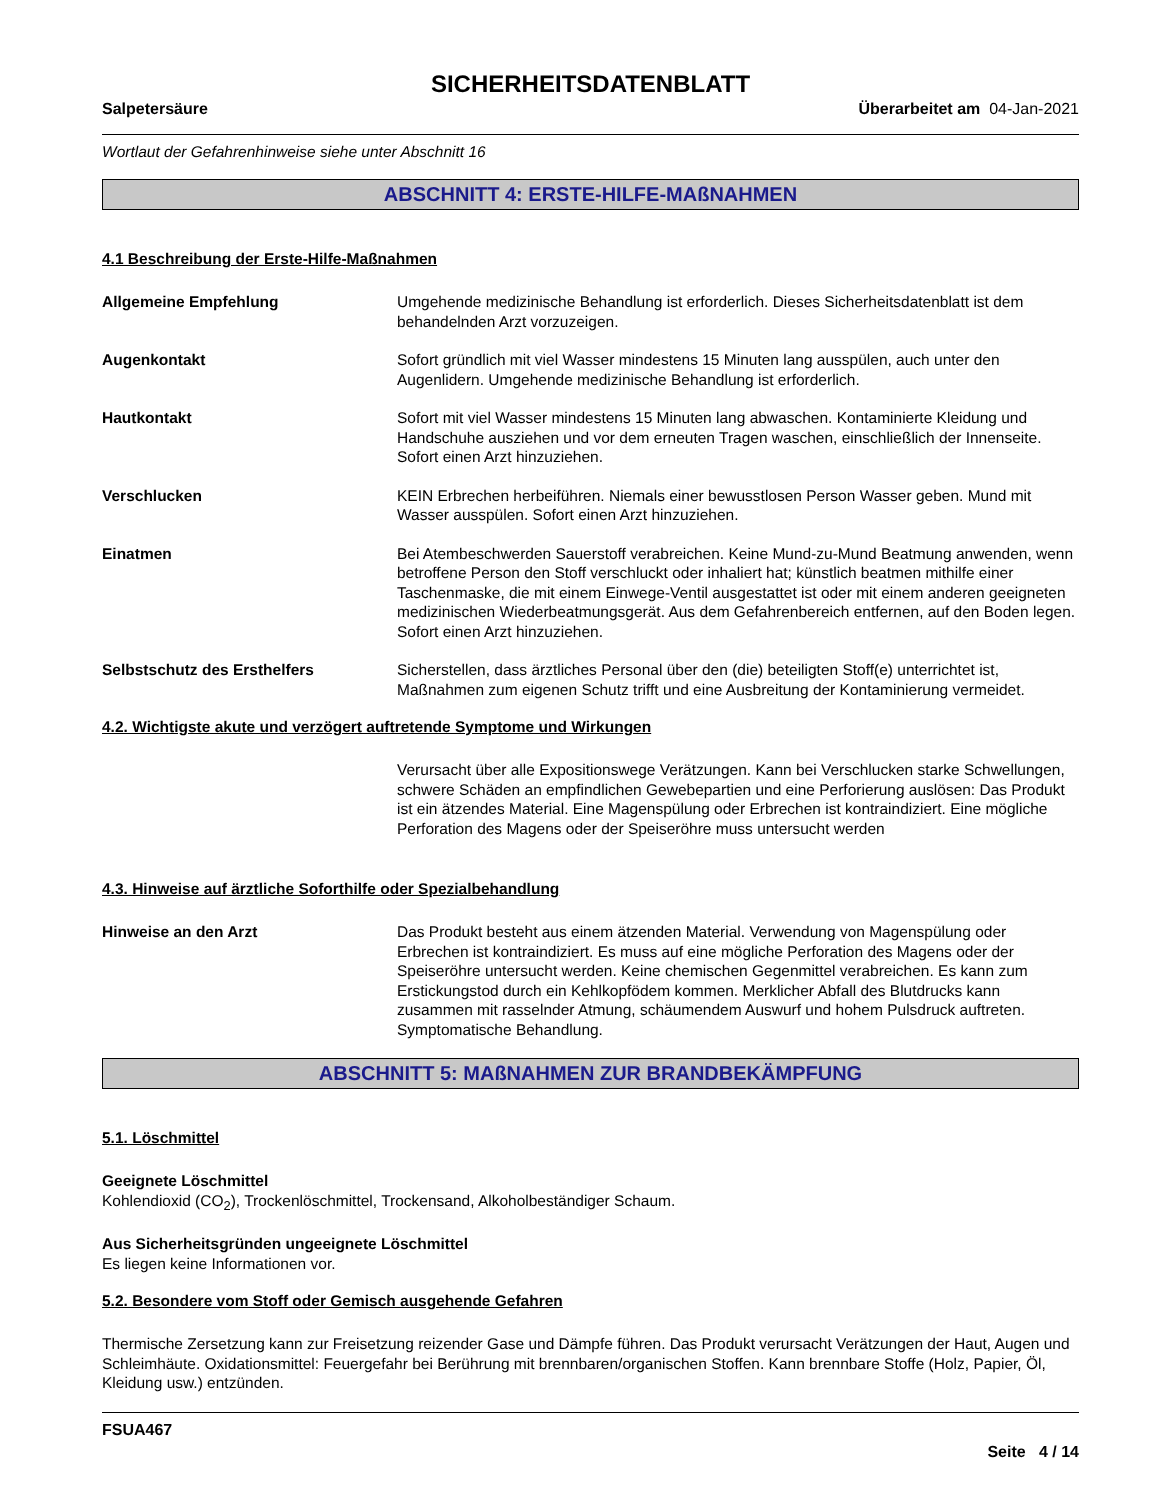SICHERHEITSDATENBLATT
Salpetersäure Überarbeitet am 04-Jan-2021
Wortlaut der Gefahrenhinweise siehe unter Abschnitt 16
ABSCHNITT 4: ERSTE-HILFE-MAßNAHMEN
4.1 Beschreibung der Erste-Hilfe-Maßnahmen
Allgemeine Empfehlung Umgehende medizinische Behandlung ist erforderlich. Dieses Sicherheitsdatenblatt ist dem behandelnden Arzt vorzuzeigen.
Augenkontakt Sofort gründlich mit viel Wasser mindestens 15 Minuten lang ausspülen, auch unter den Augenlidern. Umgehende medizinische Behandlung ist erforderlich.
Hautkontakt Sofort mit viel Wasser mindestens 15 Minuten lang abwaschen. Kontaminierte Kleidung und Handschuhe ausziehen und vor dem erneuten Tragen waschen, einschließlich der Innenseite. Sofort einen Arzt hinzuziehen.
Verschlucken KEIN Erbrechen herbeiführen. Niemals einer bewusstlosen Person Wasser geben. Mund mit Wasser ausspülen. Sofort einen Arzt hinzuziehen.
Einatmen Bei Atembeschwerden Sauerstoff verabreichen. Keine Mund-zu-Mund Beatmung anwenden, wenn betroffene Person den Stoff verschluckt oder inhaliert hat; künstlich beatmen mithilfe einer Taschenmaske, die mit einem Einwege-Ventil ausgestattet ist oder mit einem anderen geeigneten medizinischen Wiederbeatmungsgerät. Aus dem Gefahrenbereich entfernen, auf den Boden legen. Sofort einen Arzt hinzuziehen.
Selbstschutz des Ersthelfers Sicherstellen, dass ärztliches Personal über den (die) beteiligten Stoff(e) unterrichtet ist, Maßnahmen zum eigenen Schutz trifft und eine Ausbreitung der Kontaminierung vermeidet.
4.2. Wichtigste akute und verzögert auftretende Symptome und Wirkungen
Verursacht über alle Expositionswege Verätzungen. Kann bei Verschlucken starke Schwellungen, schwere Schäden an empfindlichen Gewebepartien und eine Perforierung auslösen: Das Produkt ist ein ätzendes Material. Eine Magenspülung oder Erbrechen ist kontraindiziert. Eine mögliche Perforation des Magens oder der Speiseröhre muss untersucht werden
4.3. Hinweise auf ärztliche Soforthilfe oder Spezialbehandlung
Hinweise an den Arzt Das Produkt besteht aus einem ätzenden Material. Verwendung von Magenspülung oder Erbrechen ist kontraindiziert. Es muss auf eine mögliche Perforation des Magens oder der Speiseröhre untersucht werden. Keine chemischen Gegenmittel verabreichen. Es kann zum Erstickungstod durch ein Kehlkopfödem kommen. Merklicher Abfall des Blutdrucks kann zusammen mit rasselnder Atmung, schäumendem Auswurf und hohem Pulsdruck auftreten. Symptomatische Behandlung.
ABSCHNITT 5: MAßNAHMEN ZUR BRANDBEKÄMPFUNG
5.1. Löschmittel
Geeignete Löschmittel
Kohlendioxid (CO<sub>2</sub>), Trockenlöschmittel, Trockensand, Alkoholbeständiger Schaum.
Aus Sicherheitsgründen ungeeignete Löschmittel
Es liegen keine Informationen vor.
5.2. Besondere vom Stoff oder Gemisch ausgehende Gefahren
Thermische Zersetzung kann zur Freisetzung reizender Gase und Dämpfe führen. Das Produkt verursacht Verätzungen der Haut, Augen und Schleimhäute. Oxidationsmittel: Feuergefahr bei Berührung mit brennbaren/organischen Stoffen. Kann brennbare Stoffe (Holz, Papier, Öl, Kleidung usw.) entzünden.
FSUA467
Seite 4 / 14